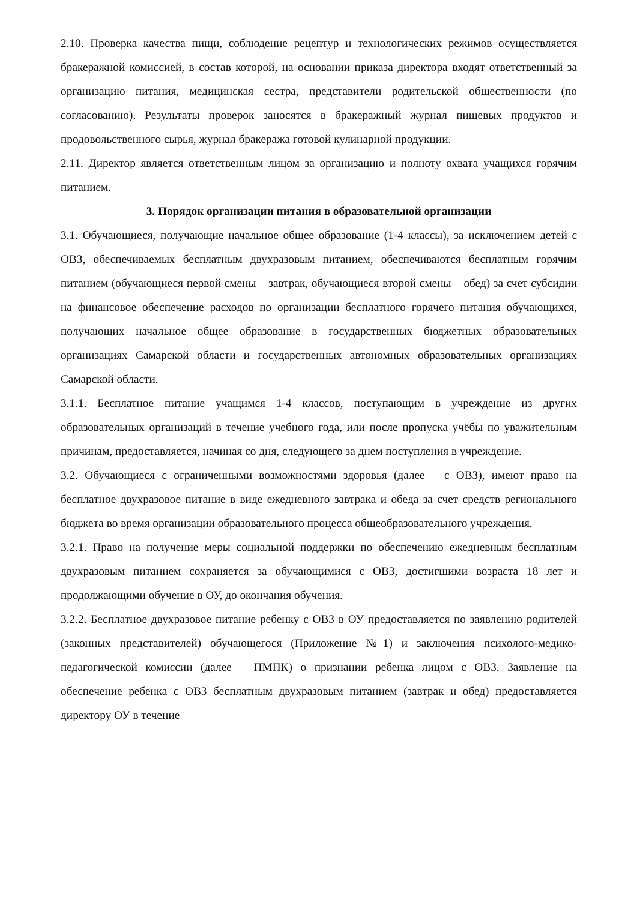2.10. Проверка качества пищи, соблюдение рецептур и технологических режимов осуществляется бракеражной комиссией, в состав которой, на основании приказа директора входят ответственный за организацию питания, медицинская сестра, представители родительской общественности (по согласованию). Результаты проверок заносятся в бракеражный журнал пищевых продуктов и продовольственного сырья, журнал бракеража готовой кулинарной продукции.
2.11. Директор является ответственным лицом за организацию и полноту охвата учащихся горячим питанием.
3. Порядок организации питания в образовательной организации
3.1. Обучающиеся, получающие начальное общее образование (1-4 классы), за исключением детей с ОВЗ, обеспечиваемых бесплатным двухразовым питанием, обеспечиваются бесплатным горячим питанием (обучающиеся первой смены – завтрак, обучающиеся второй смены – обед) за счет субсидии на финансовое обеспечение расходов по организации бесплатного горячего питания обучающихся, получающих начальное общее образование в государственных бюджетных образовательных организациях Самарской области и государственных автономных образовательных организациях Самарской области.
3.1.1. Бесплатное питание учащимся 1-4 классов, поступающим в учреждение из других образовательных организаций в течение учебного года, или после пропуска учёбы по уважительным причинам, предоставляется, начиная со дня, следующего за днем поступления в учреждение.
3.2. Обучающиеся с ограниченными возможностями здоровья (далее – с ОВЗ), имеют право на бесплатное двухразовое питание в виде ежедневного завтрака и обеда за счет средств регионального бюджета во время организации образовательного процесса общеобразовательного учреждения.
3.2.1. Право на получение меры социальной поддержки по обеспечению ежедневным бесплатным двухразовым питанием сохраняется за обучающимися с ОВЗ, достигшими возраста 18 лет и продолжающими обучение в ОУ, до окончания обучения.
3.2.2. Бесплатное двухразовое питание ребенку с ОВЗ в ОУ предоставляется по заявлению родителей (законных представителей) обучающегося (Приложение №1) и заключения психолого-медико-педагогической комиссии (далее – ПМПК) о признании ребенка лицом с ОВЗ. Заявление на обеспечение ребенка с ОВЗ бесплатным двухразовым питанием (завтрак и обед) предоставляется директору ОУ в течение